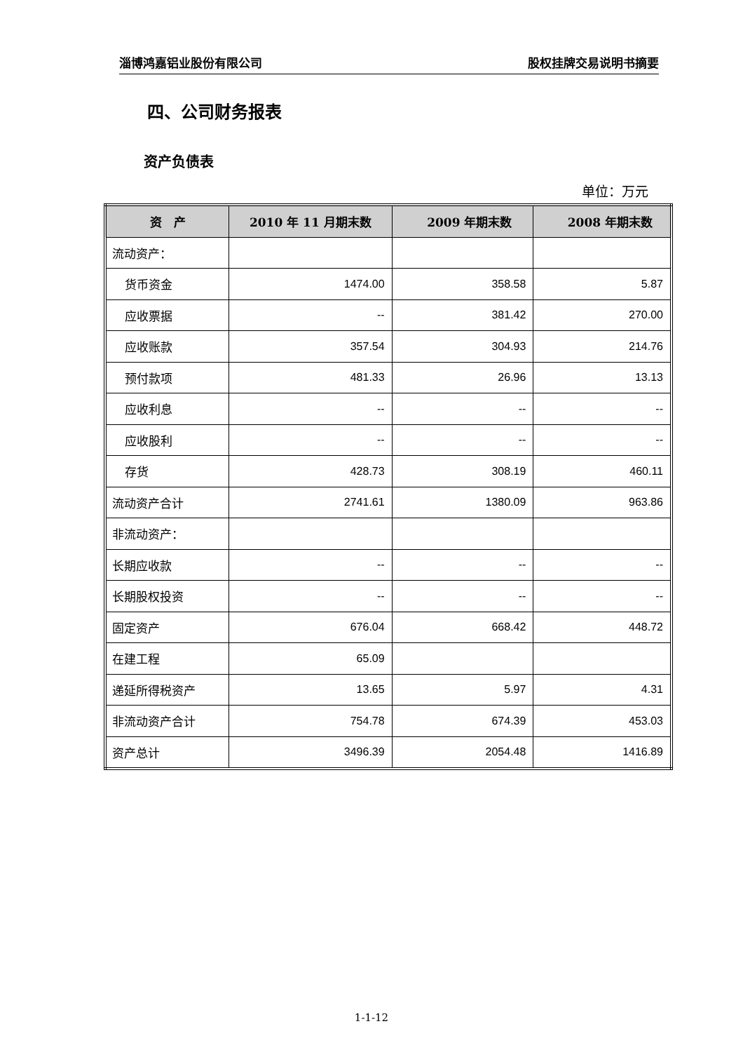淄博鸿嘉铝业股份有限公司 股权挂牌交易说明书摘要
四、公司财务报表
资产负债表
单位：万元
| 资 产 | 2010 年 11 月期末数 | 2009 年期末数 | 2008 年期末数 |
| --- | --- | --- | --- |
| 流动资产： | | | |
| 货币资金 | 1474.00 | 358.58 | 5.87 |
| 应收票据 | -- | 381.42 | 270.00 |
| 应收账款 | 357.54 | 304.93 | 214.76 |
| 预付款项 | 481.33 | 26.96 | 13.13 |
| 应收利息 | -- | -- | -- |
| 应收股利 | -- | -- | -- |
| 存货 | 428.73 | 308.19 | 460.11 |
| 流动资产合计 | 2741.61 | 1380.09 | 963.86 |
| 非流动资产： | | | |
| 长期应收款 | -- | -- | -- |
| 长期股权投资 | -- | -- | -- |
| 固定资产 | 676.04 | 668.42 | 448.72 |
| 在建工程 | 65.09 | | |
| 递延所得税资产 | 13.65 | 5.97 | 4.31 |
| 非流动资产合计 | 754.78 | 674.39 | 453.03 |
| 资产总计 | 3496.39 | 2054.48 | 1416.89 |
1-1-12